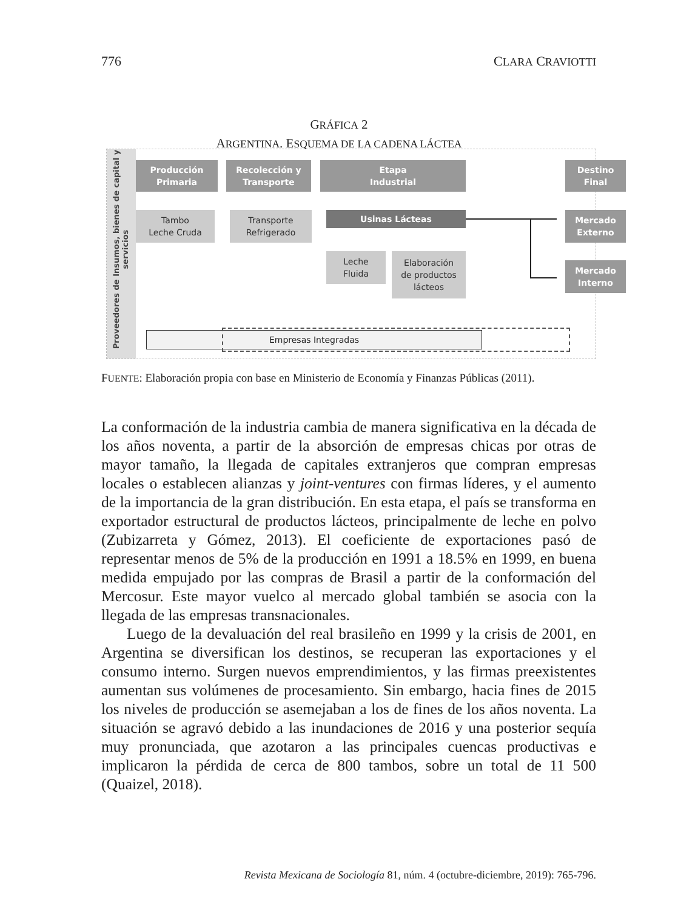776 CLARA CRAVIOTTI
GRÁFICA 2
ARGENTINA. ESQUEMA DE LA CADENA LÁCTEA
Proveedores de Insumos, bienes de capital y servicios
Producción
Primaria
Recolección y
Transporte
Etapa
Industrial
Destino
Final
Tambo
Leche Cruda
Transporte
Refrigerado
Usinas Lácteas
Mercado
Externo
Leche
Fluida
Elaboración
de productos
lácteos
Mercado
Interno
Empresas Integradas
FUENTE: Elaboración propia con base en Ministerio de Economía y Finanzas Públicas (2011).
La conformación de la industria cambia de manera significativa en la década de los años noventa, a partir de la absorción de empresas chicas por otras de mayor tamaño, la llegada de capitales extranjeros que compran empresas locales o establecen alianzas y joint-ventures con firmas líderes, y el aumento de la importancia de la gran distribución. En esta etapa, el país se transforma en exportador estructural de productos lácteos, principalmente de leche en polvo (Zubizarreta y Gómez, 2013). El coeficiente de exportaciones pasó de representar menos de 5% de la producción en 1991 a 18.5% en 1999, en buena medida empujado por las compras de Brasil a partir de la conformación del Mercosur. Este mayor vuelco al mercado global también se asocia con la llegada de las empresas transnacionales.
Luego de la devaluación del real brasileño en 1999 y la crisis de 2001, en Argentina se diversifican los destinos, se recuperan las exportaciones y el consumo interno. Surgen nuevos emprendimientos, y las firmas preexistentes aumentan sus volúmenes de procesamiento. Sin embargo, hacia fines de 2015 los niveles de producción se asemejaban a los de fines de los años noventa. La situación se agravó debido a las inundaciones de 2016 y una posterior sequía muy pronunciada, que azotaron a las principales cuencas productivas e implicaron la pérdida de cerca de 800 tambos, sobre un total de 11 500 (Quaizel, 2018).
Revista Mexicana de Sociología 81, núm. 4 (octubre-diciembre, 2019): 765-796.